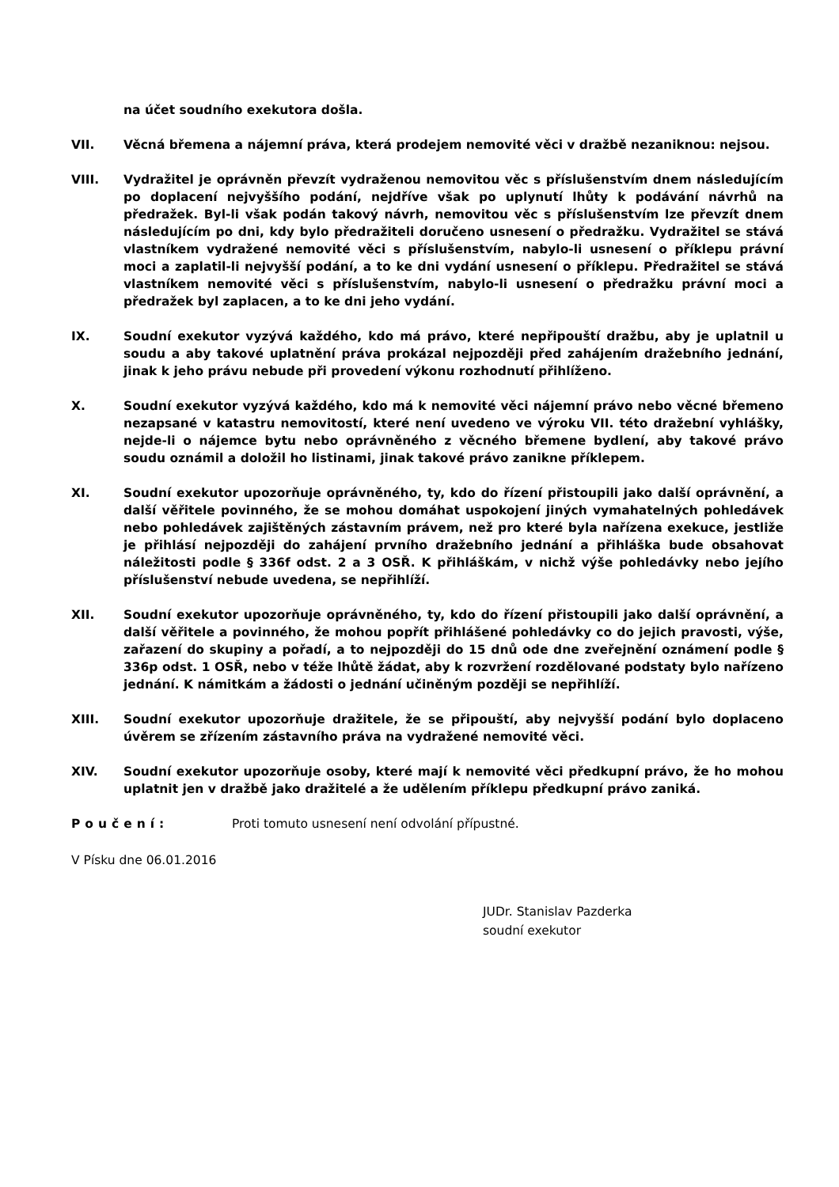na účet soudního exekutora došla.
VII. Věcná břemena a nájemní práva, která prodejem nemovité věci v dražbě nezaniknou: nejsou.
VIII. Vydražitel je oprávněn převzít vydraženou nemovitou věc s příslušenstvím dnem následujícím po doplacení nejvyššího podání, nejdříve však po uplynutí lhůty k podávání návrhů na předražek. Byl-li však podán takový návrh, nemovitou věc s příslušenstvím lze převzít dnem následujícím po dni, kdy bylo předražiteli doručeno usnesení o předražku. Vydražitel se stává vlastníkem vydražené nemovité věci s příslušenstvím, nabylo-li usnesení o příklepu právní moci a zaplatil-li nejvyšší podání, a to ke dni vydání usnesení o příklepu. Předražitel se stává vlastníkem nemovité věci s příslušenstvím, nabylo-li usnesení o předražku právní moci a předražek byl zaplacen, a to ke dni jeho vydání.
IX. Soudní exekutor vyzývá každého, kdo má právo, které nepřipouští dražbu, aby je uplatnil u soudu a aby takové uplatnění práva prokázal nejpozději před zahájením dražebního jednání, jinak k jeho právu nebude při provedení výkonu rozhodnutí přihlíženo.
X. Soudní exekutor vyzývá každého, kdo má k nemovité věci nájemní právo nebo věcné břemeno nezapsané v katastru nemovitostí, které není uvedeno ve výroku VII. této dražební vyhlášky, nejde-li o nájemce bytu nebo oprávněného z věcného břemene bydlení, aby takové právo soudu oznámil a doložil ho listinami, jinak takové právo zanikne příklepem.
XI. Soudní exekutor upozorňuje oprávněného, ty, kdo do řízení přistoupili jako další oprávnění, a další věřitele povinného, že se mohou domáhat uspokojení jiných vymahatelných pohledávek nebo pohledávek zajištěných zástavním právem, než pro které byla nařízena exekuce, jestliže je přihlásí nejpozději do zahájení prvního dražebního jednání a přihláška bude obsahovat náležitosti podle § 336f odst. 2 a 3 OSŘ. K přihláškám, v nichž výše pohledávky nebo jejího příslušenství nebude uvedena, se nepřihlíží.
XII. Soudní exekutor upozorňuje oprávněného, ty, kdo do řízení přistoupili jako další oprávnění, a další věřitele a povinného, že mohou popřít přihlášené pohledávky co do jejich pravosti, výše, zařazení do skupiny a pořadí, a to nejpozději do 15 dnů ode dne zveřejnění oznámení podle § 336p odst. 1 OSŘ, nebo v téže lhůtě žádat, aby k rozvržení rozdělované podstaty bylo nařízeno jednání. K námitkám a žádosti o jednání učiněným později se nepřihlíží.
XIII. Soudní exekutor upozorňuje dražitele, že se připouští, aby nejvyšší podání bylo doplaceno úvěrem se zřízením zástavního práva na vydražené nemovité věci.
XIV. Soudní exekutor upozorňuje osoby, které mají k nemovité věci předkupní právo, že ho mohou uplatnit jen v dražbě jako dražitelé a že udělením příklepu předkupní právo zaniká.
Poučení: Proti tomuto usnesení není odvolání přípustné.
V Písku dne 06.01.2016
JUDr. Stanislav Pazderka
soudní exekutor